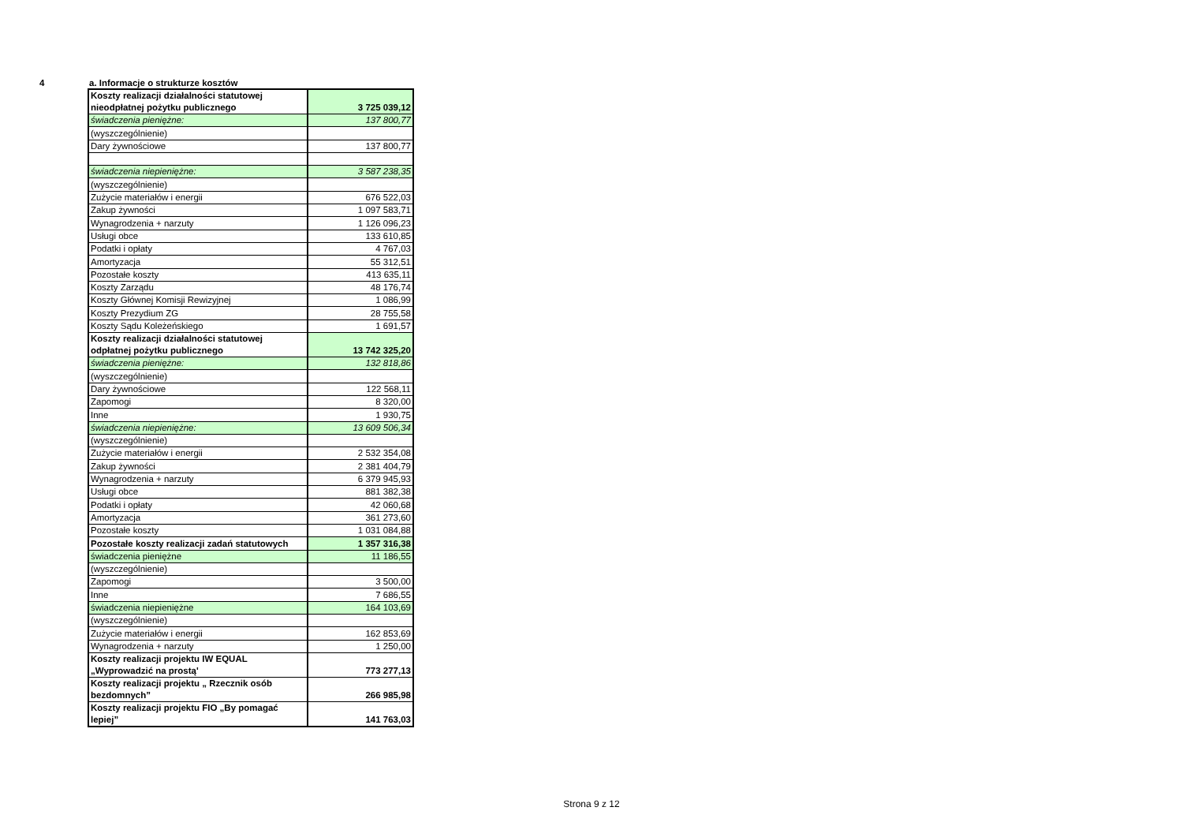4 a. Informacje o strukturze kosztów
| Koszty realizacji działalności statutowej nieodpłatnej pożytku publicznego | 3 725 039,12 |
| świadczenia pieniężne: | 137 800,77 |
| (wyszczególnienie) | |
| Dary żywnościowe | 137 800,77 |
| świadczenia niepieniężne: | 3 587 238,35 |
| (wyszczególnienie) | |
| Zużycie materiałów i energii | 676 522,03 |
| Zakup żywności | 1 097 583,71 |
| Wynagrodzenia + narzuty | 1 126 096,23 |
| Usługi obce | 133 610,85 |
| Podatki i opłaty | 4 767,03 |
| Amortyzacja | 55 312,51 |
| Pozostałe koszty | 413 635,11 |
| Koszty Zarządu | 48 176,74 |
| Koszty Głównej Komisji Rewizyjnej | 1 086,99 |
| Koszty Prezydium ZG | 28 755,58 |
| Koszty Sądu Koleżeńskiego | 1 691,57 |
| Koszty realizacji działalności statutowej odpłatnej pożytku publicznego | 13 742 325,20 |
| świadczenia pieniężne: | 132 818,86 |
| (wyszczególnienie) | |
| Dary żywnościowe | 122 568,11 |
| Zapomogi | 8 320,00 |
| Inne | 1 930,75 |
| świadczenia niepieniężne: | 13 609 506,34 |
| (wyszczególnienie) | |
| Zużycie materiałów i energii | 2 532 354,08 |
| Zakup żywności | 2 381 404,79 |
| Wynagrodzenia + narzuty | 6 379 945,93 |
| Usługi obce | 881 382,38 |
| Podatki i opłaty | 42 060,68 |
| Amortyzacja | 361 273,60 |
| Pozostałe koszty | 1 031 084,88 |
| Pozostałe koszty realizacji zadań statutowych | 1 357 316,38 |
| świadczenia pieniężne | 11 186,55 |
| (wyszczególnienie) | |
| Zapomogi | 3 500,00 |
| Inne | 7 686,55 |
| świadczenia niepieniężne | 164 103,69 |
| (wyszczególnienie) | |
| Zużycie materiałów i energii | 162 853,69 |
| Wynagrodzenia + narzuty | 1 250,00 |
| Koszty realizacji projektu IW EQUAL „Wyprowadzić na prostą' | 773 277,13 |
| Koszty realizacji projektu „ Rzecznik osób bezdomnych” | 266 985,98 |
| Koszty realizacji projektu FIO „By pomagać lepiej” | 141 763,03 |
Strona 9 z 12